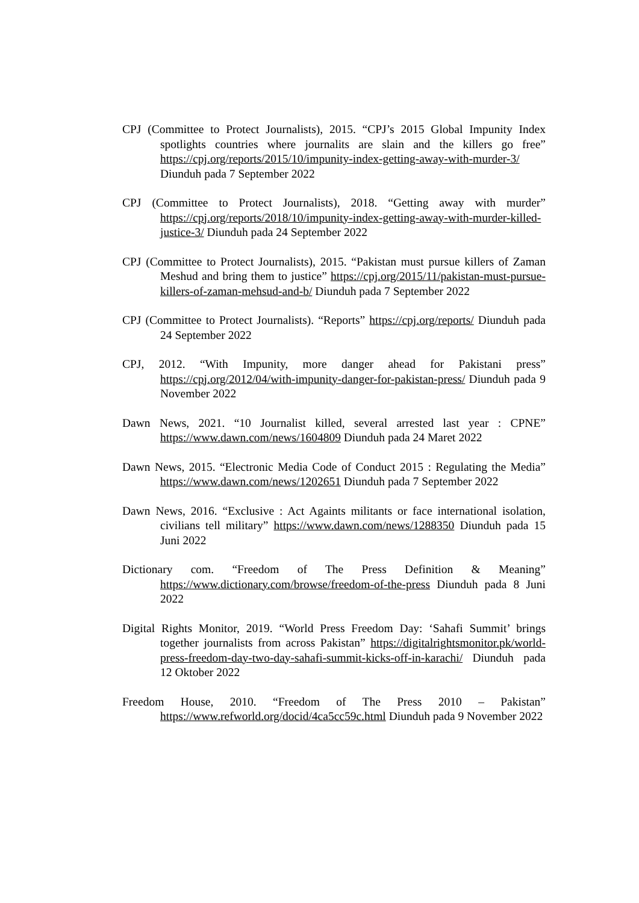CPJ (Committee to Protect Journalists), 2015. “CPJ’s 2015 Global Impunity Index spotlights countries where journalits are slain and the killers go free” https://cpj.org/reports/2015/10/impunity-index-getting-away-with-murder-3/ Diunduh pada 7 September 2022
CPJ (Committee to Protect Journalists), 2018. “Getting away with murder” https://cpj.org/reports/2018/10/impunity-index-getting-away-with-murder-killed-justice-3/ Diunduh pada 24 September 2022
CPJ (Committee to Protect Journalists), 2015. “Pakistan must pursue killers of Zaman Meshud and bring them to justice” https://cpj.org/2015/11/pakistan-must-pursue-killers-of-zaman-mehsud-and-b/ Diunduh pada 7 September 2022
CPJ (Committee to Protect Journalists). “Reports” https://cpj.org/reports/ Diunduh pada 24 September 2022
CPJ, 2012. “With Impunity, more danger ahead for Pakistani press” https://cpj.org/2012/04/with-impunity-danger-for-pakistan-press/ Diunduh pada 9 November 2022
Dawn News, 2021. “10 Journalist killed, several arrested last year : CPNE” https://www.dawn.com/news/1604809 Diunduh pada 24 Maret 2022
Dawn News, 2015. “Electronic Media Code of Conduct 2015 : Regulating the Media” https://www.dawn.com/news/1202651 Diunduh pada 7 September 2022
Dawn News, 2016. “Exclusive : Act Againts militants or face international isolation, civilians tell military” https://www.dawn.com/news/1288350 Diunduh pada 15 Juni 2022
Dictionary com. “Freedom of The Press Definition & Meaning” https://www.dictionary.com/browse/freedom-of-the-press Diunduh pada 8 Juni 2022
Digital Rights Monitor, 2019. “World Press Freedom Day: ‘Sahafi Summit’ brings together journalists from across Pakistan” https://digitalrightsmonitor.pk/world-press-freedom-day-two-day-sahafi-summit-kicks-off-in-karachi/ Diunduh pada 12 Oktober 2022
Freedom House, 2010. “Freedom of The Press 2010 – Pakistan” https://www.refworld.org/docid/4ca5cc59c.html Diunduh pada 9 November 2022